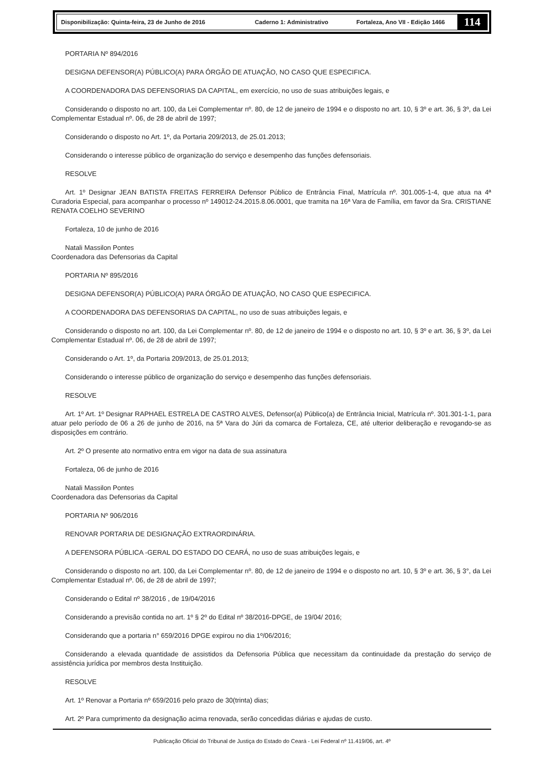Disponibilização: Quinta-feira, 23 de Junho de 2016 Caderno 1: Administrativo Fortaleza, Ano VII - Edição 1466
114
PORTARIA Nº 894/2016
DESIGNA DEFENSOR(A) PÚBLICO(A) PARA ÓRGÃO DE ATUAÇÃO, NO CASO QUE ESPECIFICA.
A COORDENADORA DAS DEFENSORIAS DA CAPITAL, em exercício, no uso de suas atribuições legais, e
Considerando o disposto no art. 100, da Lei Complementar nº. 80, de 12 de janeiro de 1994 e o disposto no art. 10, § 3º e art. 36, § 3º, da Lei Complementar Estadual nº. 06, de 28 de abril de 1997;
Considerando o disposto no Art. 1º, da Portaria 209/2013, de 25.01.2013;
Considerando o interesse público de organização do serviço e desempenho das funções defensoriais.
RESOLVE
Art. 1º Designar JEAN BATISTA FREITAS FERREIRA Defensor Público de Entrância Final, Matrícula nº. 301.005-1-4, que atua na 4ª Curadoria Especial, para acompanhar o processo nº 149012-24.2015.8.06.0001, que tramita na 16ª Vara de Família, em favor da Sra. CRISTIANE RENATA COELHO SEVERINO
Fortaleza, 10 de junho de 2016
Natali Massilon Pontes
Coordenadora das Defensorias da Capital
PORTARIA Nº 895/2016
DESIGNA DEFENSOR(A) PÚBLICO(A) PARA ÓRGÃO DE ATUAÇÃO, NO CASO QUE ESPECIFICA.
A COORDENADORA DAS DEFENSORIAS DA CAPITAL, no uso de suas atribuições legais, e
Considerando o disposto no art. 100, da Lei Complementar nº. 80, de 12 de janeiro de 1994 e o disposto no art. 10, § 3º e art. 36, § 3º, da Lei Complementar Estadual nº. 06, de 28 de abril de 1997;
Considerando o Art. 1º, da Portaria 209/2013, de 25.01.2013;
Considerando o interesse público de organização do serviço e desempenho das funções defensoriais.
RESOLVE
Art. 1º Art. 1º Designar RAPHAEL ESTRELA DE CASTRO ALVES, Defensor(a) Público(a) de Entrância Inicial, Matrícula nº. 301.301-1-1, para atuar pelo período de 06 a 26 de junho de 2016, na 5ª Vara do Júri da comarca de Fortaleza, CE, até ulterior deliberação e revogando-se as disposições em contrário.
Art. 2º O presente ato normativo entra em vigor na data de sua assinatura
Fortaleza, 06 de junho de 2016
Natali Massilon Pontes
Coordenadora das Defensorias da Capital
PORTARIA Nº 906/2016
RENOVAR PORTARIA DE DESIGNAÇÃO EXTRAORDINÁRIA.
A DEFENSORA PÚBLICA -GERAL DO ESTADO DO CEARÁ, no uso de suas atribuições legais, e
Considerando o disposto no art. 100, da Lei Complementar nº. 80, de 12 de janeiro de 1994 e o disposto no art. 10, § 3º e art. 36, § 3°, da Lei Complementar Estadual nº. 06, de 28 de abril de 1997;
Considerando o Edital nº 38/2016 , de 19/04/2016
Considerando a previsão contida no art. 1º § 2º do Edital nº 38/2016-DPGE, de 19/04/ 2016;
Considerando que a portaria n° 659/2016 DPGE expirou no dia 1º/06/2016;
Considerando a elevada quantidade de assistidos da Defensoria Pública que necessitam da continuidade da prestação do serviço de assistência jurídica por membros desta Instituição.
RESOLVE
Art. 1º Renovar a Portaria nº 659/2016 pelo prazo de 30(trinta) dias;
Art. 2º Para cumprimento da designação acima renovada, serão concedidas diárias e ajudas de custo.
Publicação Oficial do Tribunal de Justiça do Estado do Ceará - Lei Federal nº 11.419/06, art. 4º